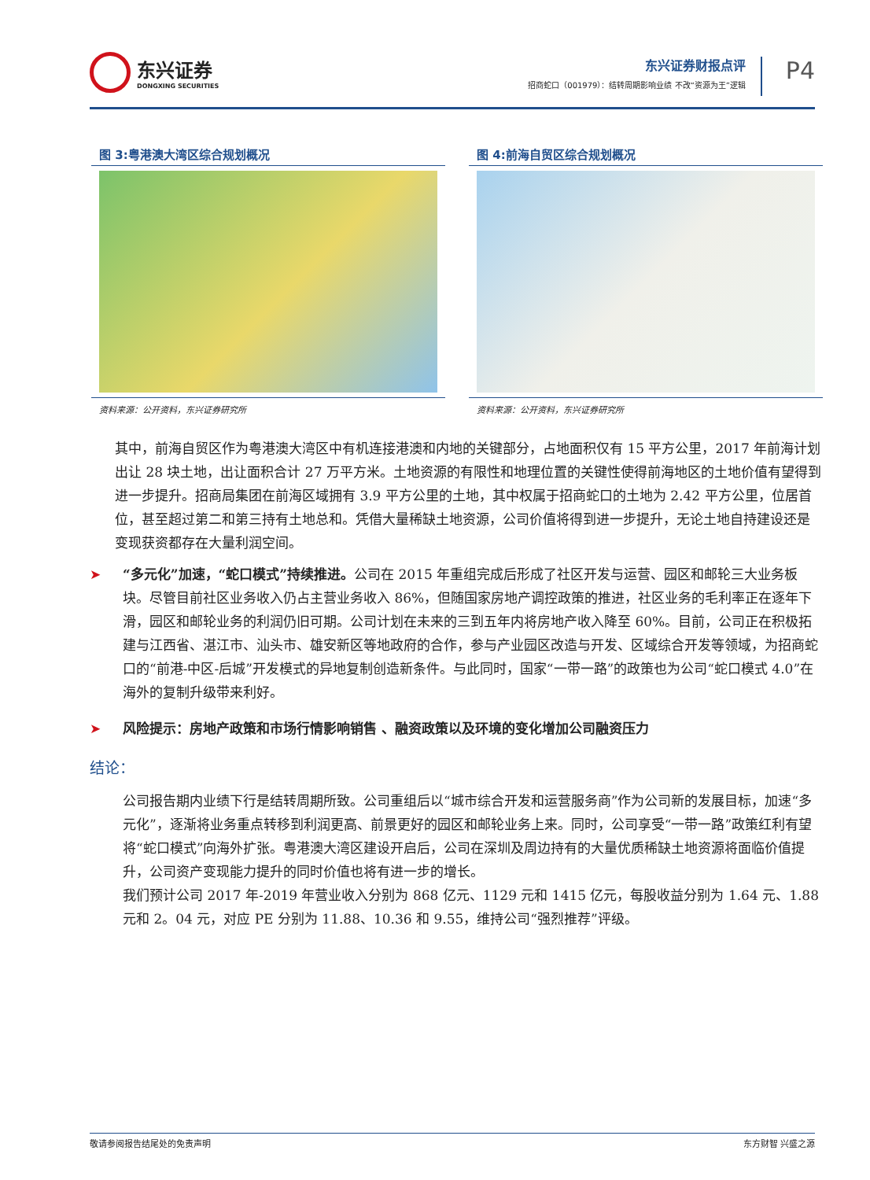东兴证券
DONGXING SECURITIES
东兴证券财报点评
招商蛇口（001979）：结转周期影响业绩 不改“资源为王”逻辑
P4
图 3:粤港澳大湾区综合规划概况
资料来源：公开资料，东兴证券研究所
图 4:前海自贸区综合规划概况
资料来源：公开资料，东兴证券研究所
其中，前海自贸区作为粤港澳大湾区中有机连接港澳和内地的关键部分，占地面积仅有 15 平方公里，2017 年前海计划出让 28 块土地，出让面积合计 27 万平方米。土地资源的有限性和地理位置的关键性使得前海地区的土地价值有望得到进一步提升。招商局集团在前海区域拥有 3.9 平方公里的土地，其中权属于招商蛇口的土地为 2.42 平方公里，位居首位，甚至超过第二和第三持有土地总和。凭借大量稀缺土地资源，公司价值将得到进一步提升，无论土地自持建设还是变现获资都存在大量利润空间。
➤ “多元化”加速，“蛇口模式”持续推进。公司在 2015 年重组完成后形成了社区开发与运营、园区和邮轮三大业务板块。尽管目前社区业务收入仍占主营业务收入 86%，但随国家房地产调控政策的推进，社区业务的毛利率正在逐年下滑，园区和邮轮业务的利润仍旧可期。公司计划在未来的三到五年内将房地产收入降至 60%。目前，公司正在积极拓建与江西省、湛江市、汕头市、雄安新区等地政府的合作，参与产业园区改造与开发、区域综合开发等领域，为招商蛇口的“前港-中区-后城”开发模式的异地复制创造新条件。与此同时，国家“一带一路”的政策也为公司“蛇口模式 4.0”在海外的复制升级带来利好。
➤ 风险提示：房地产政策和市场行情影响销售 、融资政策以及环境的变化增加公司融资压力
结论：
公司报告期内业绩下行是结转周期所致。公司重组后以“城市综合开发和运营服务商”作为公司新的发展目标，加速“多元化”，逐渐将业务重点转移到利润更高、前景更好的园区和邮轮业务上来。同时，公司享受“一带一路”政策红利有望将“蛇口模式”向海外扩张。粤港澳大湾区建设开启后，公司在深圳及周边持有的大量优质稀缺土地资源将面临价值提升，公司资产变现能力提升的同时价值也将有进一步的增长。
我们预计公司 2017 年-2019 年营业收入分别为 868 亿元、1129 元和 1415 亿元，每股收益分别为 1.64 元、1.88 元和 2。04 元，对应 PE 分别为 11.88、10.36 和 9.55，维持公司“强烈推荐”评级。
敬请参阅报告结尾处的免责声明 东方财智 兴盛之源